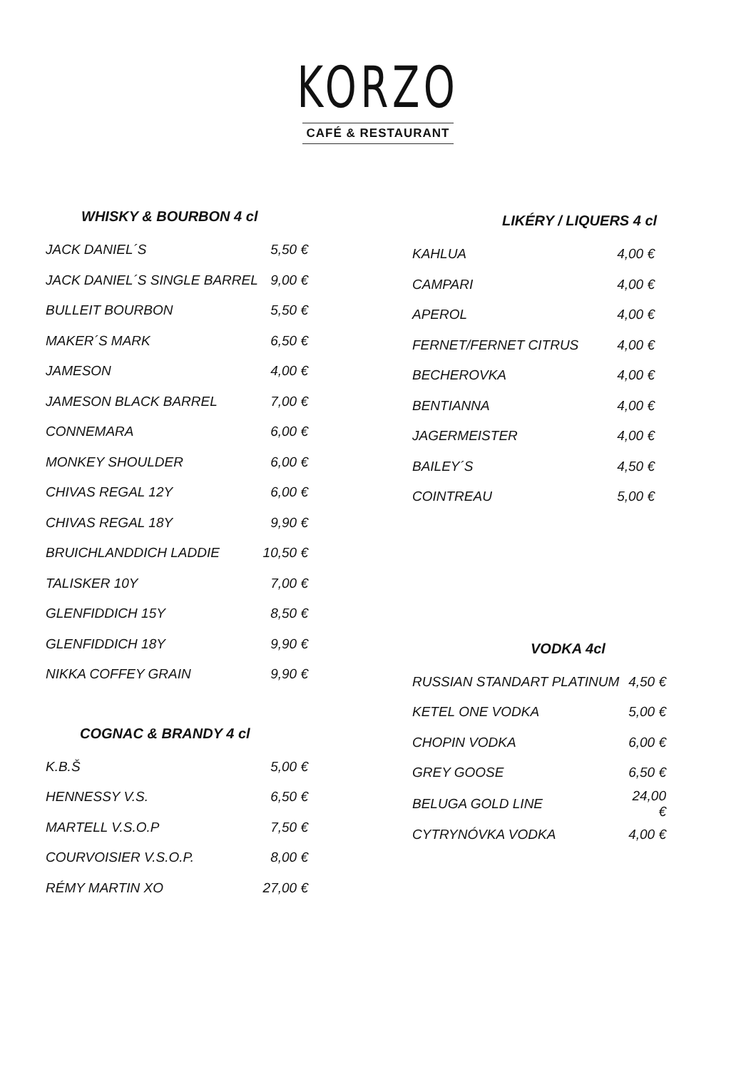KORZO
CAFÉ & RESTAURANT
WHISKY & BOURBON 4 cl
| JACK DANIEL´S | 5,50 € |
| JACK DANIEL´S SINGLE BARREL | 9,00 € |
| BULLEIT BOURBON | 5,50 € |
| MAKER´S MARK | 6,50 € |
| JAMESON | 4,00 € |
| JAMESON BLACK BARREL | 7,00 € |
| CONNEMARA | 6,00 € |
| MONKEY SHOULDER | 6,00 € |
| CHIVAS REGAL 12Y | 6,00 € |
| CHIVAS REGAL 18Y | 9,90 € |
| BRUICHLANDDICH LADDIE | 10,50 € |
| TALISKER 10Y | 7,00 € |
| GLENFIDDICH 15Y | 8,50 € |
| GLENFIDDICH 18Y | 9,90 € |
| NIKKA COFFEY GRAIN | 9,90 € |
COGNAC & BRANDY 4 cl
| K.B.Š | 5,00 € |
| HENNESSY V.S. | 6,50 € |
| MARTELL V.S.O.P | 7,50 € |
| COURVOISIER V.S.O.P. | 8,00 € |
| RÉMY MARTIN XO | 27,00 € |
LIKÉRY / LIQUERS 4 cl
| KAHLUA | 4,00 € |
| CAMPARI | 4,00 € |
| APEROL | 4,00 € |
| FERNET/FERNET CITRUS | 4,00 € |
| BECHEROVKA | 4,00 € |
| BENTIANNA | 4,00 € |
| JAGERMEISTER | 4,00 € |
| BAILEY´S | 4,50 € |
| COINTREAU | 5,00 € |
VODKA 4cl
| RUSSIAN STANDART PLATINUM | 4,50 € |
| KETEL ONE VODKA | 5,00 € |
| CHOPIN VODKA | 6,00 € |
| GREY GOOSE | 6,50 € |
| BELUGA GOLD LINE | 24,00 € |
| CYTRYNÓVKA VODKA | 4,00 € |